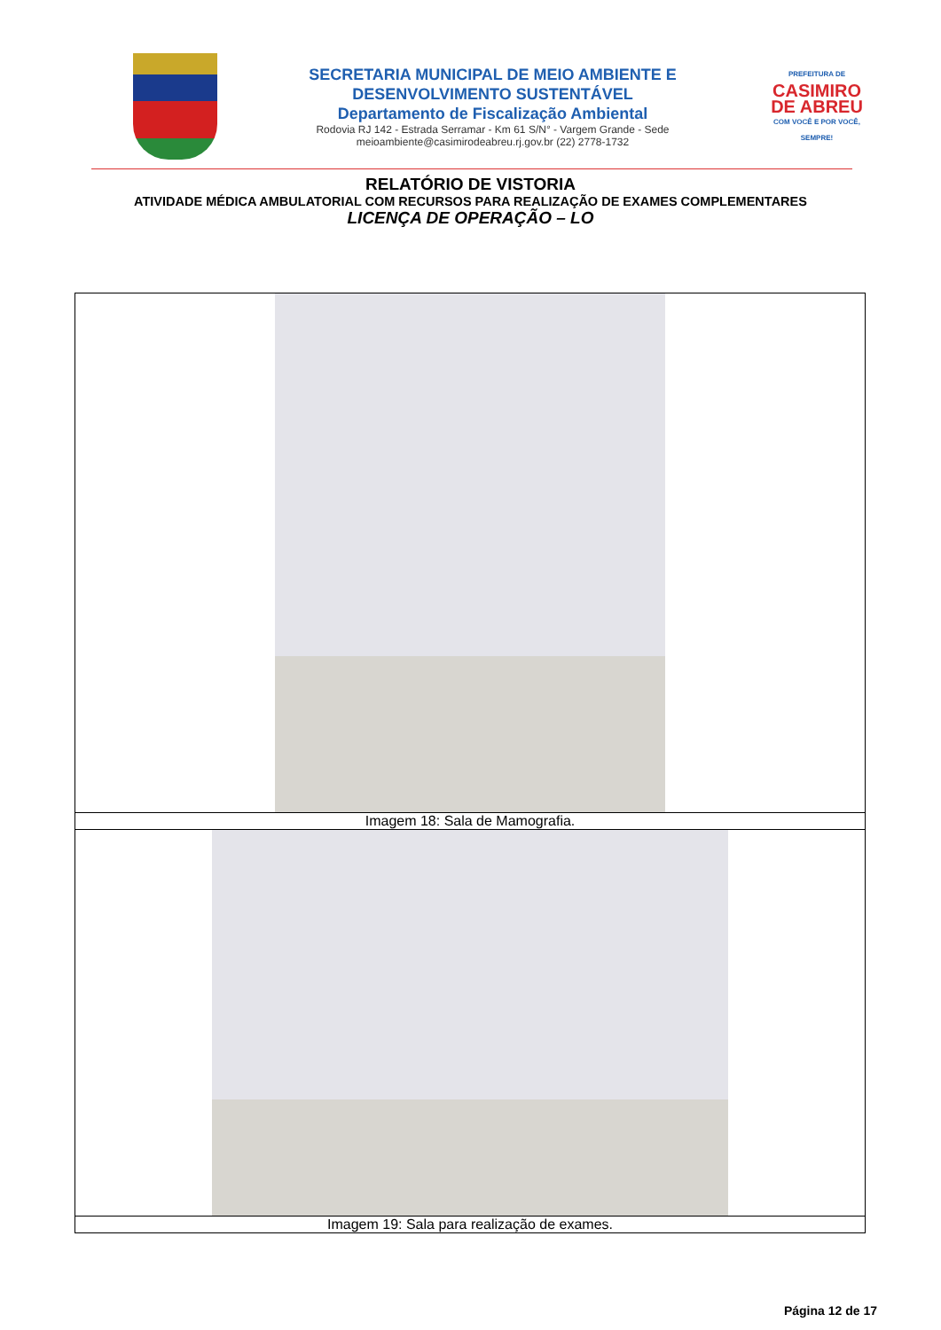SECRETARIA MUNICIPAL DE MEIO AMBIENTE E
DESENVOLVIMENTO SUSTENTÁVEL
Departamento de Fiscalização Ambiental
Rodovia RJ 142 - Estrada Serramar - Km 61 S/N° - Vargem Grande - Sede
meioambiente@casimirodeabreu.rj.gov.br (22) 2778-1732
PREFEITURA DE
CASIMIRO DE ABREU
COM VOCÊ E POR VOCÊ, SEMPRE!
RELATÓRIO DE VISTORIA
ATIVIDADE MÉDICA AMBULATORIAL COM RECURSOS PARA REALIZAÇÃO DE EXAMES COMPLEMENTARES
LICENÇA DE OPERAÇÃO – LO
| Imagem 18: Sala de Mamografia. |
| Imagem 19: Sala para realização de exames. |
Página 12 de 17